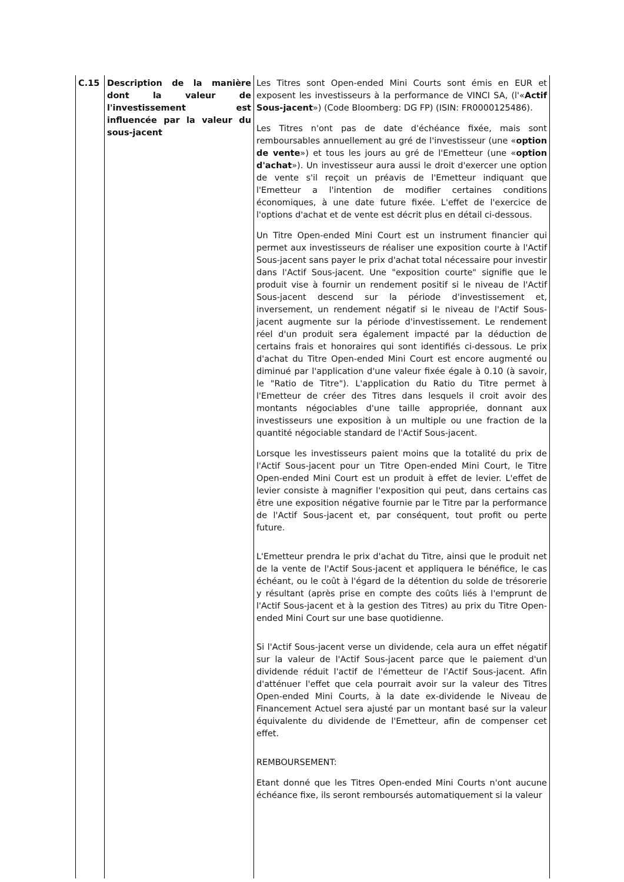| C.15 | Description de la manière dont la valeur de l'investissement est influencée par la valeur du sous-jacent | Les Titres sont Open-ended Mini Courts sont émis en EUR et exposent les investisseurs à la performance de VINCI SA, (l'« Actif Sous-jacent ») (Code Bloomberg: DG FP) (ISIN: FR0000125486). Les Titres n'ont pas de date d'échéance fixée, mais sont remboursables annuellement au gré de l'investisseur (une « option de vente ») et tous les jours au gré de l'Emetteur (une « option d'achat »). Un investisseur aura aussi le droit d'exercer une option de vente s'il reçoit un préavis de l'Emetteur indiquant que l'Emetteur a l'intention de modifier certaines conditions économiques, à une date future fixée. L'effet de l'exercice de l'options d'achat et de vente est décrit plus en détail ci-dessous. Un Titre Open-ended Mini Court est un instrument financier qui permet aux investisseurs de réaliser une exposition courte à l'Actif Sous-jacent sans payer le prix d'achat total nécessaire pour investir dans l'Actif Sous-jacent. Une "exposition courte" signifie que le produit vise à fournir un rendement positif si le niveau de l'Actif Sous-jacent descend sur la période d'investissement et, inversement, un rendement négatif si le niveau de l'Actif Sous-jacent augmente sur la période d'investissement. Le rendement réel d'un produit sera également impacté par la déduction de certains frais et honoraires qui sont identifiés ci-dessous. Le prix d'achat du Titre Open-ended Mini Court est encore augmenté ou diminué par l'application d'une valeur fixée égale à 0.10 (à savoir, le "Ratio de Titre"). L'application du Ratio du Titre permet à l'Emetteur de créer des Titres dans lesquels il croit avoir des montants négociables d'une taille appropriée, donnant aux investisseurs une exposition à un multiple ou une fraction de la quantité négociable standard de l'Actif Sous-jacent. Lorsque les investisseurs paient moins que la totalité du prix de l'Actif Sous-jacent pour un Titre Open-ended Mini Court, le Titre Open-ended Mini Court est un produit à effet de levier. L'effet de levier consiste à magnifier l'exposition qui peut, dans certains cas être une exposition négative fournie par le Titre par la performance de l'Actif Sous-jacent et, par conséquent, tout profit ou perte future. L'Emetteur prendra le prix d'achat du Titre, ainsi que le produit net de la vente de l'Actif Sous-jacent et appliquera le bénéfice, le cas échéant, ou le coût à l'égard de la détention du solde de trésorerie y résultant (après prise en compte des coûts liés à l'emprunt de l'Actif Sous-jacent et à la gestion des Titres) au prix du Titre Open-ended Mini Court sur une base quotidienne. Si l'Actif Sous-jacent verse un dividende, cela aura un effet négatif sur la valeur de l'Actif Sous-jacent parce que le paiement d'un dividende réduit l'actif de l'émetteur de l'Actif Sous-jacent. Afin d'atténuer l'effet que cela pourrait avoir sur la valeur des Titres Open-ended Mini Courts, à la date ex-dividende le Niveau de Financement Actuel sera ajusté par un montant basé sur la valeur équivalente du dividende de l'Emetteur, afin de compenser cet effet. REMBOURSEMENT: Etant donné que les Titres Open-ended Mini Courts n'ont aucune échéance fixe, ils seront remboursés automatiquement si la valeur |